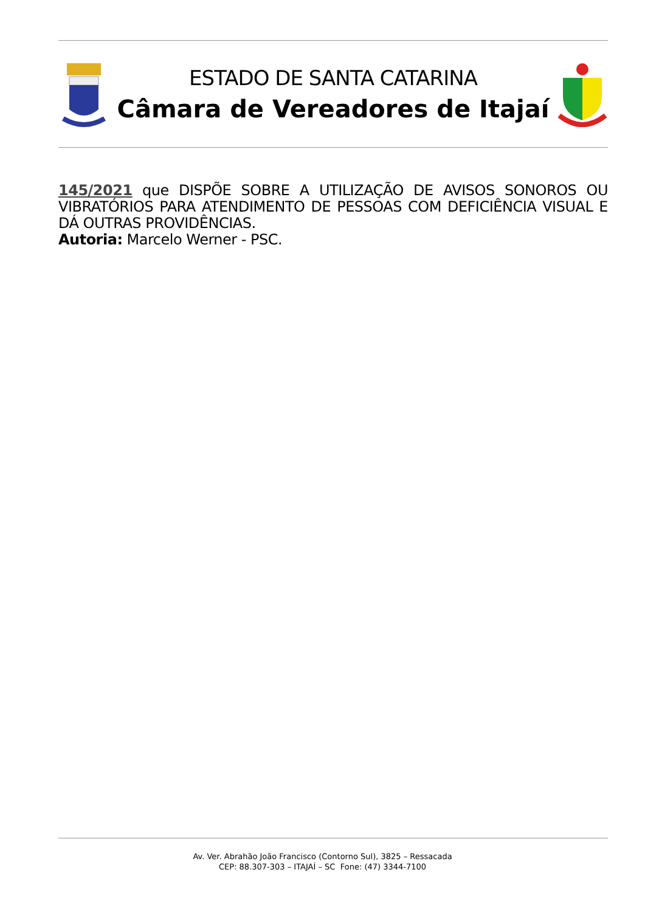ESTADO DE SANTA CATARINA
Câmara de Vereadores de Itajaí
145/2021 que DISPÕE SOBRE A UTILIZAÇÃO DE AVISOS SONOROS OU VIBRATÓRIOS PARA ATENDIMENTO DE PESSOAS COM DEFICIÊNCIA VISUAL E DÁ OUTRAS PROVIDÊNCIAS.
Autoria: Marcelo Werner - PSC.
Av. Ver. Abrahão João Francisco (Contorno Sul), 3825 – Ressacada
CEP: 88.307-303 – ITAJAÍ – SC Fone: (47) 3344-7100